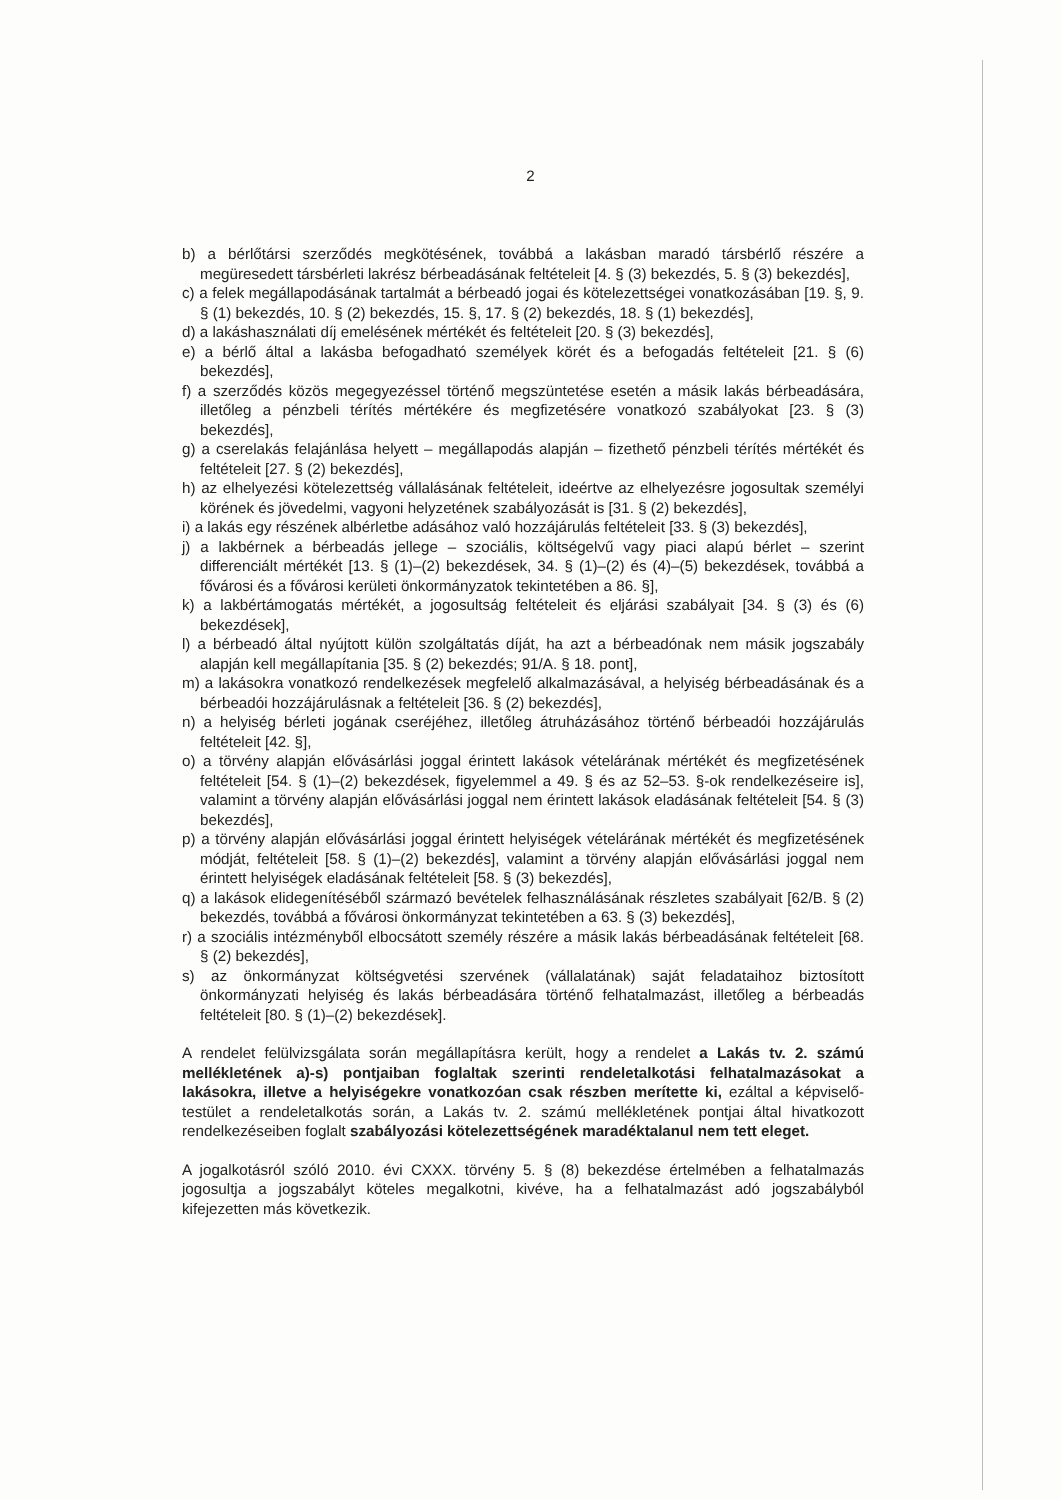2
b) a bérlőtársi szerződés megkötésének, továbbá a lakásban maradó társbérlő részére a megüresedett társbérleti lakrész bérbeadásának feltételeit [4. § (3) bekezdés, 5. § (3) bekezdés],
c) a felek megállapodásának tartalmát a bérbeadó jogai és kötelezettségei vonatkozásában [19. §, 9. § (1) bekezdés, 10. § (2) bekezdés, 15. §, 17. § (2) bekezdés, 18. § (1) bekezdés],
d) a lakáshasználati díj emelésének mértékét és feltételeit [20. § (3) bekezdés],
e) a bérlő által a lakásba befogadható személyek körét és a befogadás feltételeit [21. § (6) bekezdés],
f) a szerződés közös megegyezéssel történő megszüntetése esetén a másik lakás bérbeadására, illetőleg a pénzbeli térítés mértékére és megfizetésére vonatkozó szabályokat [23. § (3) bekezdés],
g) a cserelakás felajánlása helyett – megállapodás alapján – fizethető pénzbeli térítés mértékét és feltételeit [27. § (2) bekezdés],
h) az elhelyezési kötelezettség vállalásának feltételeit, ideértve az elhelyezésre jogosultak személyi körének és jövedelmi, vagyoni helyzetének szabályozását is [31. § (2) bekezdés],
i) a lakás egy részének albérletbe adásához való hozzájárulás feltételeit [33. § (3) bekezdés],
j) a lakbérnek a bérbeadás jellege – szociális, költségelvű vagy piaci alapú bérlet – szerint differenciált mértékét [13. § (1)–(2) bekezdések, 34. § (1)–(2) és (4)–(5) bekezdések, továbbá a fővárosi és a fővárosi kerületi önkormányzatok tekintetében a 86. §],
k) a lakbértámogatás mértékét, a jogosultság feltételeit és eljárási szabályait [34. § (3) és (6) bekezdések],
l) a bérbeadó által nyújtott külön szolgáltatás díját, ha azt a bérbeadónak nem másik jogszabály alapján kell megállapítania [35. § (2) bekezdés; 91/A. § 18. pont],
m) a lakásokra vonatkozó rendelkezések megfelelő alkalmazásával, a helyiség bérbeadásának és a bérbeadói hozzájárulásnak a feltételeit [36. § (2) bekezdés],
n) a helyiség bérleti jogának cseréjéhez, illetőleg átruházásához történő bérbeadói hozzájárulás feltételeit [42. §],
o) a törvény alapján elővásárlási joggal érintett lakások vételárának mértékét és megfizetésének feltételeit [54. § (1)–(2) bekezdések, figyelemmel a 49. § és az 52–53. §-ok rendelkezéseire is], valamint a törvény alapján elővásárlási joggal nem érintett lakások eladásának feltételeit [54. § (3) bekezdés],
p) a törvény alapján elővásárlási joggal érintett helyiségek vételárának mértékét és megfizetésének módját, feltételeit [58. § (1)–(2) bekezdés], valamint a törvény alapján elővásárlási joggal nem érintett helyiségek eladásának feltételeit [58. § (3) bekezdés],
q) a lakások elidegenítéséből származó bevételek felhasználásának részletes szabályait [62/B. § (2) bekezdés, továbbá a fővárosi önkormányzat tekintetében a 63. § (3) bekezdés],
r) a szociális intézményből elbocsátott személy részére a másik lakás bérbeadásának feltételeit [68. § (2) bekezdés],
s) az önkormányzat költségvetési szervének (vállalatának) saját feladataihoz biztosított önkormányzati helyiség és lakás bérbeadására történő felhatalmazást, illetőleg a bérbeadás feltételeit [80. § (1)–(2) bekezdések].
A rendelet felülvizsgálata során megállapításra került, hogy a rendelet a Lakás tv. 2. számú mellékletének a)-s) pontjaiban foglaltak szerinti rendeletalkotási felhatalmazásokat a lakásokra, illetve a helyiségekre vonatkozóan csak részben merítette ki, ezáltal a képviselő-testület a rendeletalkotás során, a Lakás tv. 2. számú mellékletének pontjai által hivatkozott rendelkezéseiben foglalt szabályozási kötelezettségének maradéktalanul nem tett eleget.
A jogalkotásról szóló 2010. évi CXXX. törvény 5. § (8) bekezdése értelmében a felhatalmazás jogosultja a jogszabályt köteles megalkotni, kivéve, ha a felhatalmazást adó jogszabályból kifejezetten más következik.